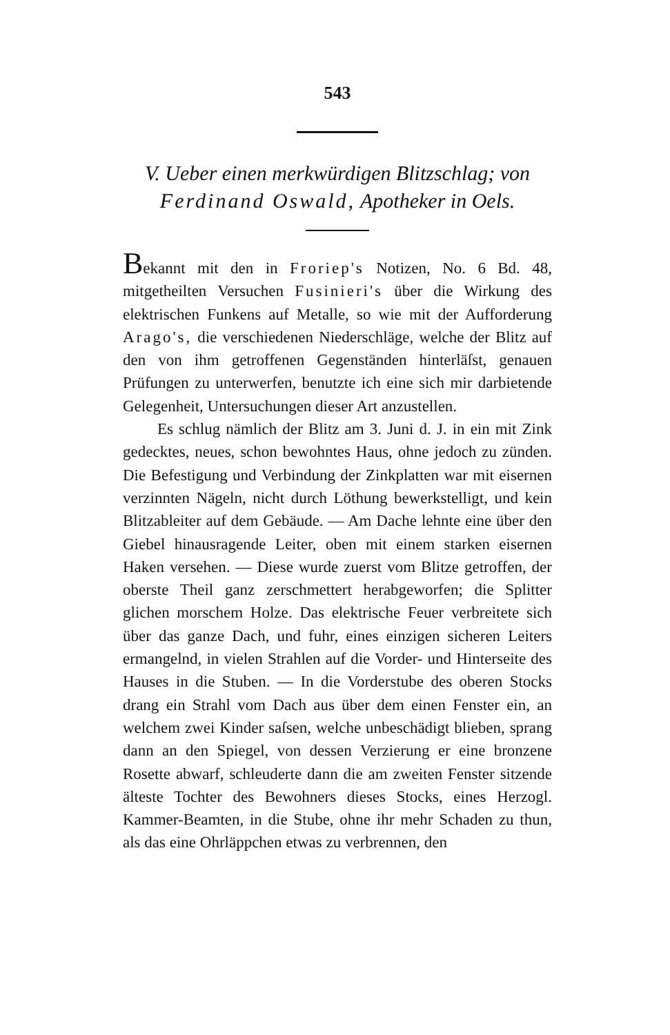543
V. Ueber einen merkwürdigen Blitzschlag; von Ferdinand Oswald, Apotheker in Oels.
Bekannt mit den in Froriep's Notizen, No. 6 Bd. 48, mitgetheilten Versuchen Fusinieri's über die Wirkung des elektrischen Funkens auf Metalle, so wie mit der Aufforderung Arago's, die verschiedenen Niederschläge, welche der Blitz auf den von ihm getroffenen Gegenständen hinterläſst, genauen Prüfungen zu unterwerfen, benutzte ich eine sich mir darbietende Gelegenheit, Untersuchungen dieser Art anzustellen.
Es schlug nämlich der Blitz am 3. Juni d. J. in ein mit Zink gedecktes, neues, schon bewohntes Haus, ohne jedoch zu zünden. Die Befestigung und Verbindung der Zinkplatten war mit eisernen verzinnten Nägeln, nicht durch Löthung bewerkstelligt, und kein Blitzableiter auf dem Gebäude. — Am Dache lehnte eine über den Giebel hinausragende Leiter, oben mit einem starken eisernen Haken versehen. — Diese wurde zuerst vom Blitze getroffen, der oberste Theil ganz zerschmettert herabgeworfen; die Splitter glichen morschem Holze. Das elektrische Feuer verbreitete sich über das ganze Dach, und fuhr, eines einzigen sicheren Leiters ermangelnd, in vielen Strahlen auf die Vorder- und Hinterseite des Hauses in die Stuben. — In die Vorderstube des oberen Stocks drang ein Strahl vom Dach aus über dem einen Fenster ein, an welchem zwei Kinder saſsen, welche unbeschädigt blieben, sprang dann an den Spiegel, von dessen Verzierung er eine bronzene Rosette abwarf, schleuderte dann die am zweiten Fenster sitzende älteste Tochter des Bewohners dieses Stocks, eines Herzogl. Kammer-Beamten, in die Stube, ohne ihr mehr Schaden zu thun, als das eine Ohrläppchen etwas zu verbrennen, den